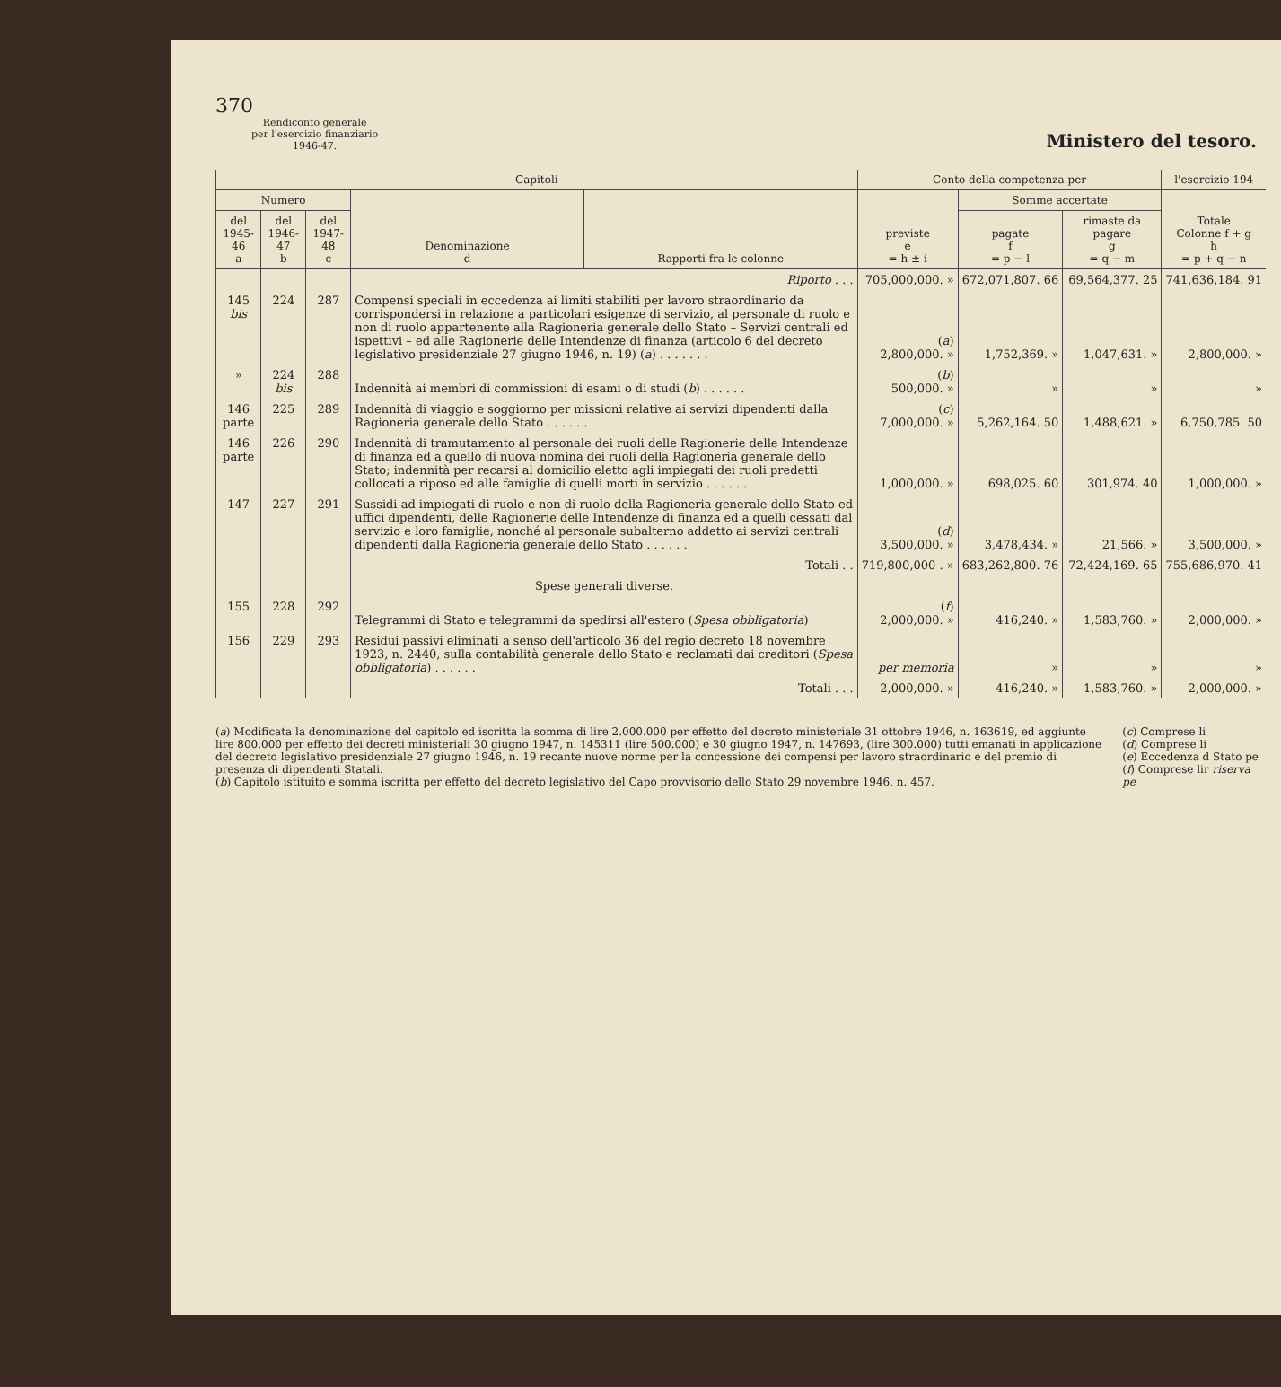370
Rendiconto generale
per l'esercizio finanziario
1946-47.
Ministero del tesoro.
| Capitoli | | | | | Conto della competenza per | | | l'esercizio 194 |
| --- | --- | --- | --- | --- | --- | --- | --- | --- |
| Numero | | | Denominazione d | Rapporti fra le colonne | previste e = h ± i | Somme accertate | | Totale Colonne f + g h = p + q − n |
| del 1945-46 a | del 1946-47 b | del 1947-48 c | | | | pagate f = p − l | rimaste da pagare g = q − m | |
| | | | Riporto . . . | | 705,000,000. » | 672,071,807. 66 | 69,564,377. 25 | 741,636,184. 91 |
| 145 bis | 224 | 287 | Compensi speciali in eccedenza ai limiti stabiliti per lavoro straordinario da corrispondersi in relazione a particolari esigenze di servizio, al personale di ruolo e non di ruolo appartenente alla Ragioneria generale dello Stato – Servizi centrali ed ispettivi – ed alle Ragionerie delle Intendenze di finanza (articolo 6 del decreto legislativo presidenziale 27 giugno 1946, n. 19) ( a ) . . . . . . . | | ( a ) 2,800,000. » | 1,752,369. » | 1,047,631. » | 2,800,000. » |
| » | 224 bis | 288 | Indennità ai membri di commissioni di esami o di studi ( b ) . . . . . . | | ( b ) 500,000. » | » | » | » |
| 146 parte | 225 | 289 | Indennità di viaggio e soggiorno per missioni relative ai servizi dipendenti dalla Ragioneria generale dello Stato . . . . . . | | ( c ) 7,000,000. » | 5,262,164. 50 | 1,488,621. » | 6,750,785. 50 |
| 146 parte | 226 | 290 | Indennità di tramutamento al personale dei ruoli delle Ragionerie delle Intendenze di finanza ed a quello di nuova nomina dei ruoli della Ragioneria generale dello Stato; indennità per recarsi al domicilio eletto agli impiegati dei ruoli predetti collocati a riposo ed alle famiglie di quelli morti in servizio . . . . . . | | 1,000,000. » | 698,025. 60 | 301,974. 40 | 1,000,000. » |
| 147 | 227 | 291 | Sussidi ad impiegati di ruolo e non di ruolo della Ragioneria generale dello Stato ed uffici dipendenti, delle Ragionerie delle Intendenze di finanza ed a quelli cessati dal servizio e loro famiglie, nonché al personale subalterno addetto ai servizi centrali dipendenti dalla Ragioneria generale dello Stato . . . . . . | | ( d ) 3,500,000. » | 3,478,434. » | 21,566. » | 3,500,000. » |
| | | | Totali . . | | 719,800,000 . » | 683,262,800. 76 | 72,424,169. 65 | 755,686,970. 41 |
| | | | Spese generali diverse. | | | | | |
| 155 | 228 | 292 | Telegrammi di Stato e telegrammi da spedirsi all'estero ( Spesa obbligatoria ) | | ( f ) 2,000,000. » | 416,240. » | 1,583,760. » | 2,000,000. » |
| 156 | 229 | 293 | Residui passivi eliminati a senso dell'articolo 36 del regio decreto 18 novembre 1923, n. 2440, sulla contabilità generale dello Stato e reclamati dai creditori ( Spesa obbligatoria ) . . . . . . | | per memoria | » | » | » |
| | | | Totali . . . | | 2,000,000. » | 416,240. » | 1,583,760. » | 2,000,000. » |
(a) Modificata la denominazione del capitolo ed iscritta la somma di lire 2.000.000 per effetto del decreto ministeriale 31 ottobre 1946, n. 163619, ed aggiunte lire 800.000 per effetto dei decreti ministeriali 30 giugno 1947, n. 145311 (lire 500.000) e 30 giugno 1947, n. 147693, (lire 300.000) tutti emanati in applicazione del decreto legislativo presidenziale 27 giugno 1946, n. 19 recante nuove norme per la concessione dei compensi per lavoro straordinario e del premio di presenza di dipendenti Statali.
(b) Capitolo istituito e somma iscritta per effetto del decreto legislativo del Capo provvisorio dello Stato 29 novembre 1946, n. 457.
(c) Comprese li
(d) Comprese li
(e) Eccedenza d Stato pe
(f) Comprese lir riserva pe